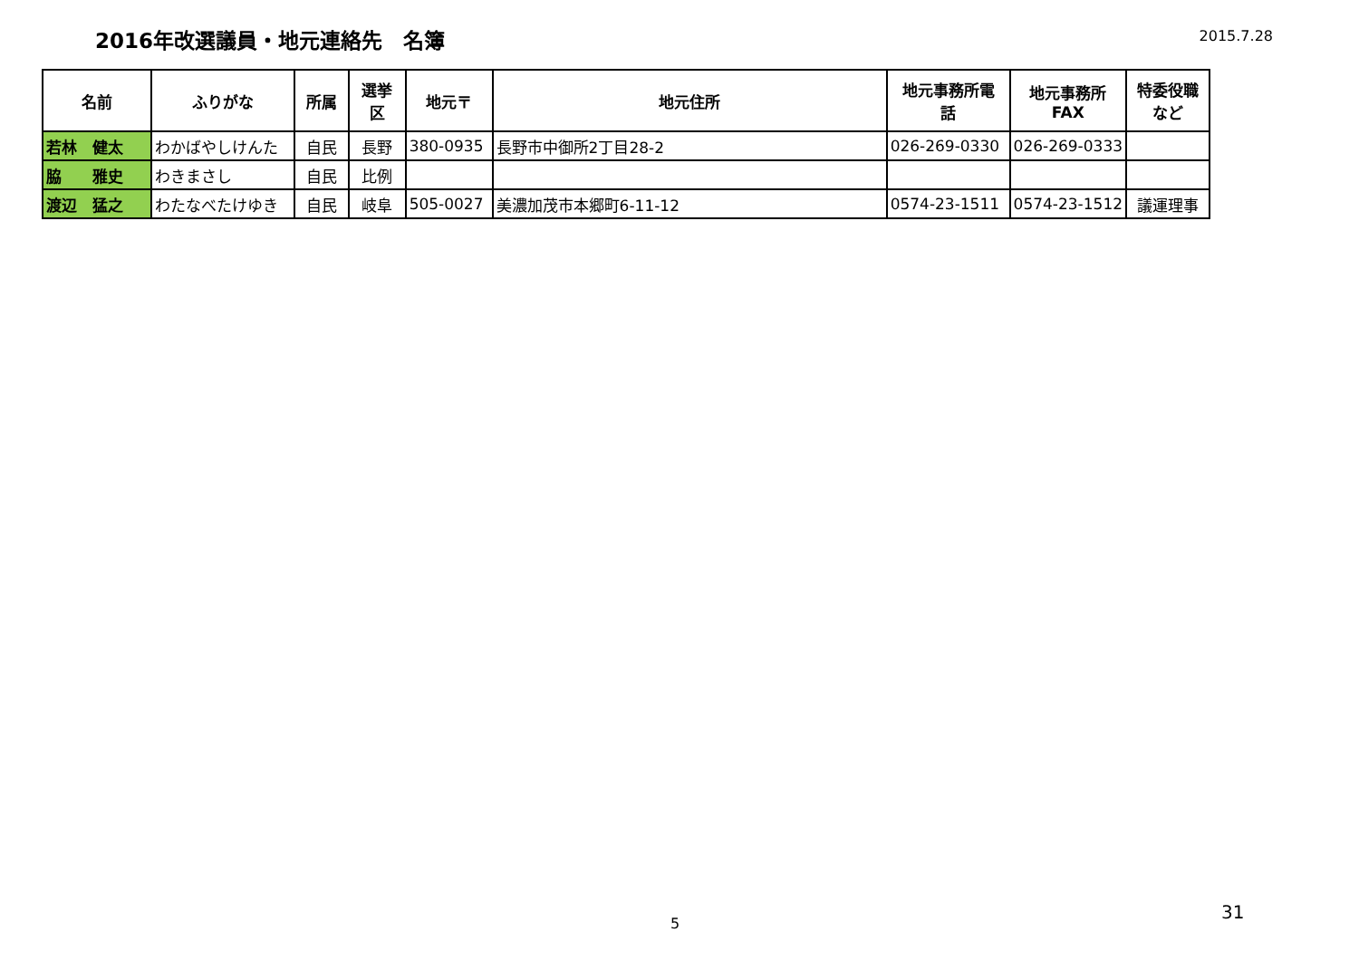2016年改選議員・地元連絡先　名簿
2015.7.28
| 名前 | ふりがな | 所属 | 選挙 区 | 地元〒 | 地元住所 | 地元事務所電 話 | 地元事務所 FAX | 特委役職 など |
| --- | --- | --- | --- | --- | --- | --- | --- | --- |
| 若林 健太 | わかばやしけんた | 自民 | 長野 | 380-0935 | 長野市中御所2丁目28-2 | 026-269-0330 | 026-269-0333 | |
| 脇 雅史 | わきまさし | 自民 | 比例 | | | | | |
| 渡辺 猛之 | わたなべたけゆき | 自民 | 岐阜 | 505-0027 | 美濃加茂市本郷町6-11-12 | 0574-23-1511 | 0574-23-1512 | 議運理事 |
5
31